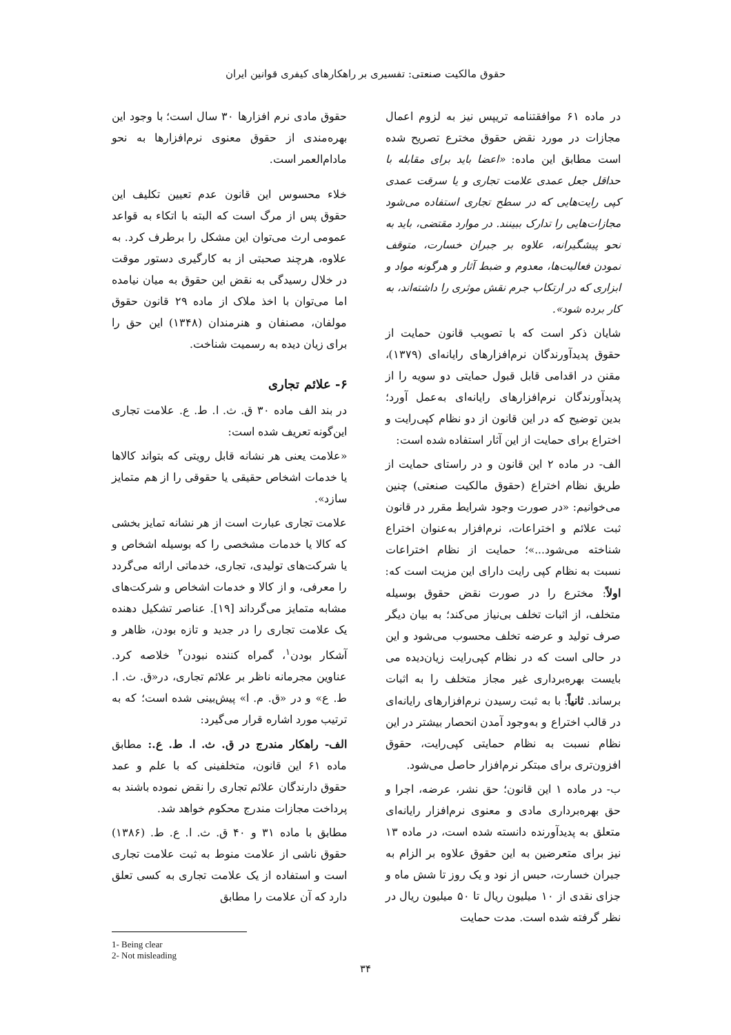حقوق مالکیت صنعتی: تفسیری بر راهکارهای کیفری قوانین ایران
در ماده ۶۱ موافقتنامه تریپس نیز به لزوم اعمال مجازات در مورد نقض حقوق مخترع تصریح شده است مطابق این ماده: «اعضا باید برای مقابله با حداقل جعل عمدی علامت تجاری و یا سرقت عمدی کپی رایت‌هایی که در سطح تجاری استفاده می‌شود مجازات‌هایی را تدارک ببینند. در موارد مقتضی، باید به نحو پیشگیرانه، علاوه بر جبران خسارت، متوقف نمودن فعالیت‌ها، معدوم و ضبط آثار و هرگونه مواد و ابزاری که در ارتکاب جرم نقش موثری را داشته‌اند، به کار برده شود».
شایان ذکر است که با تصویب قانون حمایت از حقوق پدیدآورندگان نرم‌افزارهای رایانه‌ای (۱۳۷۹)، مقنن در اقدامی قابل قبول حمایتی دو سویه را از پدیدآورندگان نرم‌افزارهای رایانه‌ای به‌عمل آورد؛ بدین توضیح که در این قانون از دو نظام کپی‌رایت و اختراع برای حمایت از این آثار استفاده شده است:
الف- در ماده ۲ این قانون و در راستای حمایت از طریق نظام اختراع (حقوق مالکیت صنعتی) چنین می‌خوانیم: «در صورت وجود شرایط مقرر در قانون ثبت علائم و اختراعات، نرم‌افزار به‌عنوان اختراع شناخته می‌شود...»؛ حمایت از نظام اختراعات نسبت به نظام کپی رایت دارای این مزیت است که: اولاً: مخترع را در صورت نقض حقوق بوسیله متخلف، از اثبات تخلف بی‌نیاز می‌کند؛ به بیان دیگر صرف تولید و عرضه تخلف محسوب می‌شود و این در حالی است که در نظام کپی‌رایت زیان‌دیده می بایست بهره‌برداری غیر مجاز متخلف را به اثبات برساند. ثانیاً: با به ثبت رسیدن نرم‌افزارهای رایانه‌ای در قالب اختراع و به‌وجود آمدن انحصار بیشتر در این نظام نسبت به نظام حمایتی کپی‌رایت، حقوق افزون‌تری برای مبتکر نرم‌افزار حاصل می‌شود.
ب- در ماده ۱ این قانون؛ حق نشر، عرضه، اجرا و حق بهره‌برداری مادی و معنوی نرم‌افزار رایانه‌ای متعلق به پدیدآورنده دانسته شده است، در ماده ۱۳ نیز برای متعرضین به این حقوق علاوه بر الزام به جبران خسارت، حبس از نود و یک روز تا شش ماه و جزای نقدی از ۱۰ میلیون ریال تا ۵۰ میلیون ریال در نظر گرفته شده است. مدت حمایت
حقوق مادی نرم افزارها ۳۰ سال است؛ با وجود این بهره‌مندی از حقوق معنوی نرم‌افزارها به نحو مادام‌العمر است.
خلاء محسوس این قانون عدم تعیین تکلیف این حقوق پس از مرگ است که البته با اتکاء به قواعد عمومی ارث می‌توان این مشکل را برطرف کرد. به علاوه، هرچند صحبتی از به کارگیری دستور موقت در خلال رسیدگی به نقض این حقوق به میان نیامده اما می‌توان با اخذ ملاک از ماده ۲۹ قانون حقوق مولفان، مصنفان و هنرمندان (۱۳۴۸) این حق را برای زیان دیده به رسمیت شناخت.
۶- علائم تجاری
در بند الف ماده ۳۰ ق. ث. ا. ط. ع. علامت تجاری این‌گونه تعریف شده است:
«علامت یعنی هر نشانه قابل رویتی که بتواند کالاها یا خدمات اشخاص حقیقی یا حقوقی را از هم متمایز سازد».
علامت تجاری عبارت است از هر نشانه تمایز بخشی که کالا یا خدمات مشخصی را که بوسیله اشخاص و یا شرکت‌های تولیدی، تجاری، خدماتی ارائه می‌گردد را معرفی، و از کالا و خدمات اشخاص و شرکت‌های مشابه متمایز می‌گرداند [۱۹]. عناصر تشکیل دهنده یک علامت تجاری را در جدید و تازه بودن، ظاهر و آشکار بودن<sup>۱</sup>، گمراه کننده نبودن<sup>۲</sup> خلاصه کرد. عناوین مجرمانه ناظر بر علائم تجاری، در«ق. ث. ا. ط. ع» و در «ق. م. ا» پیش‌بینی شده است؛ که به ترتیب مورد اشاره قرار می‌گیرد:
الف- راهکار مندرج در ق. ث. ا. ط. ع.: مطابق ماده ۶۱ این قانون، متخلفینی که با علم و عمد حقوق دارندگان علائم تجاری را نقض نموده باشند به پرداخت مجازات مندرج محکوم خواهد شد.
مطابق با ماده ۳۱ و ۴۰ ق. ث. ا. ع. ط. (۱۳۸۶) حقوق ناشی از علامت منوط به ثبت علامت تجاری است و استفاده از یک علامت تجاری به کسی تعلق دارد که آن علامت را مطابق
1- Being clear
2- Not misleading
۳۴